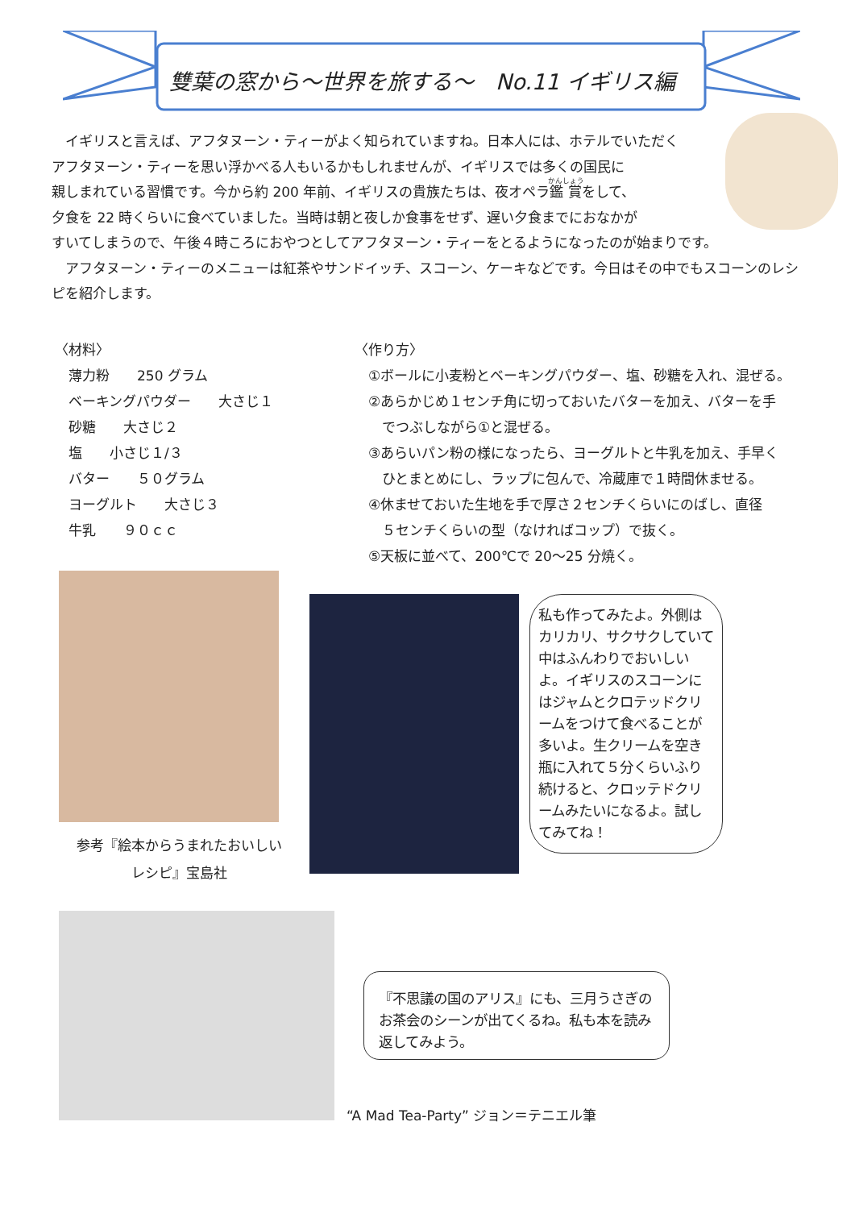雙葉の窓から～世界を旅する～　No.11 イギリス編
イギリスと言えば、アフタヌーン・ティーがよく知られていますね。日本人には、ホテルでいただく
アフタヌーン・ティーを思い浮かべる人もいるかもしれませんが、イギリスでは多くの国民に
親しまれている習慣です。今から約 200 年前、イギリスの貴族たちは、夜オペラ鑑賞をして、
夕食を 22 時くらいに食べていました。当時は朝と夜しか食事をせず、遅い夕食までにおなかが
すいてしまうので、午後４時ころにおやつとしてアフタヌーン・ティーをとるようになったのが始まりです。
アフタヌーン・ティーのメニューは紅茶やサンドイッチ、スコーン、ケーキなどです。今日はその中でもスコーンのレシピを紹介します。
〈材料〉
　薄力粉　　250 グラム
　ベーキングパウダー　　大さじ１
　砂糖　　大さじ２
　塩　　小さじ１/３
　バター　　５０グラム
　ヨーグルト　　大さじ３
　牛乳　　９０ｃｃ
〈作り方〉
　①ボールに小麦粉とベーキングパウダー、塩、砂糖を入れ、混ぜる。
　②あらかじめ１センチ角に切っておいたバターを加え、バターを手
　　でつぶしながら①と混ぜる。
　③あらいパン粉の様になったら、ヨーグルトと牛乳を加え、手早く
　　ひとまとめにし、ラップに包んで、冷蔵庫で１時間休ませる。
　④休ませておいた生地を手で厚さ２センチくらいにのばし、直径
　　５センチくらいの型（なければコップ）で抜く。
　⑤天板に並べて、200℃で 20～25 分焼く。
参考『絵本からうまれたおいしい
レシピ』宝島社
私も作ってみたよ。外側はカリカリ、サクサクしていて中はふんわりでおいしいよ。イギリスのスコーンにはジャムとクロテッドクリームをつけて食べることが多いよ。生クリームを空き瓶に入れて５分くらいふり続けると、クロッテドクリームみたいになるよ。試してみてね！
『不思議の国のアリス』にも、三月うさぎのお茶会のシーンが出てくるね。私も本を読み返してみよう。
“A Mad Tea-Party” ジョン＝テニエル筆